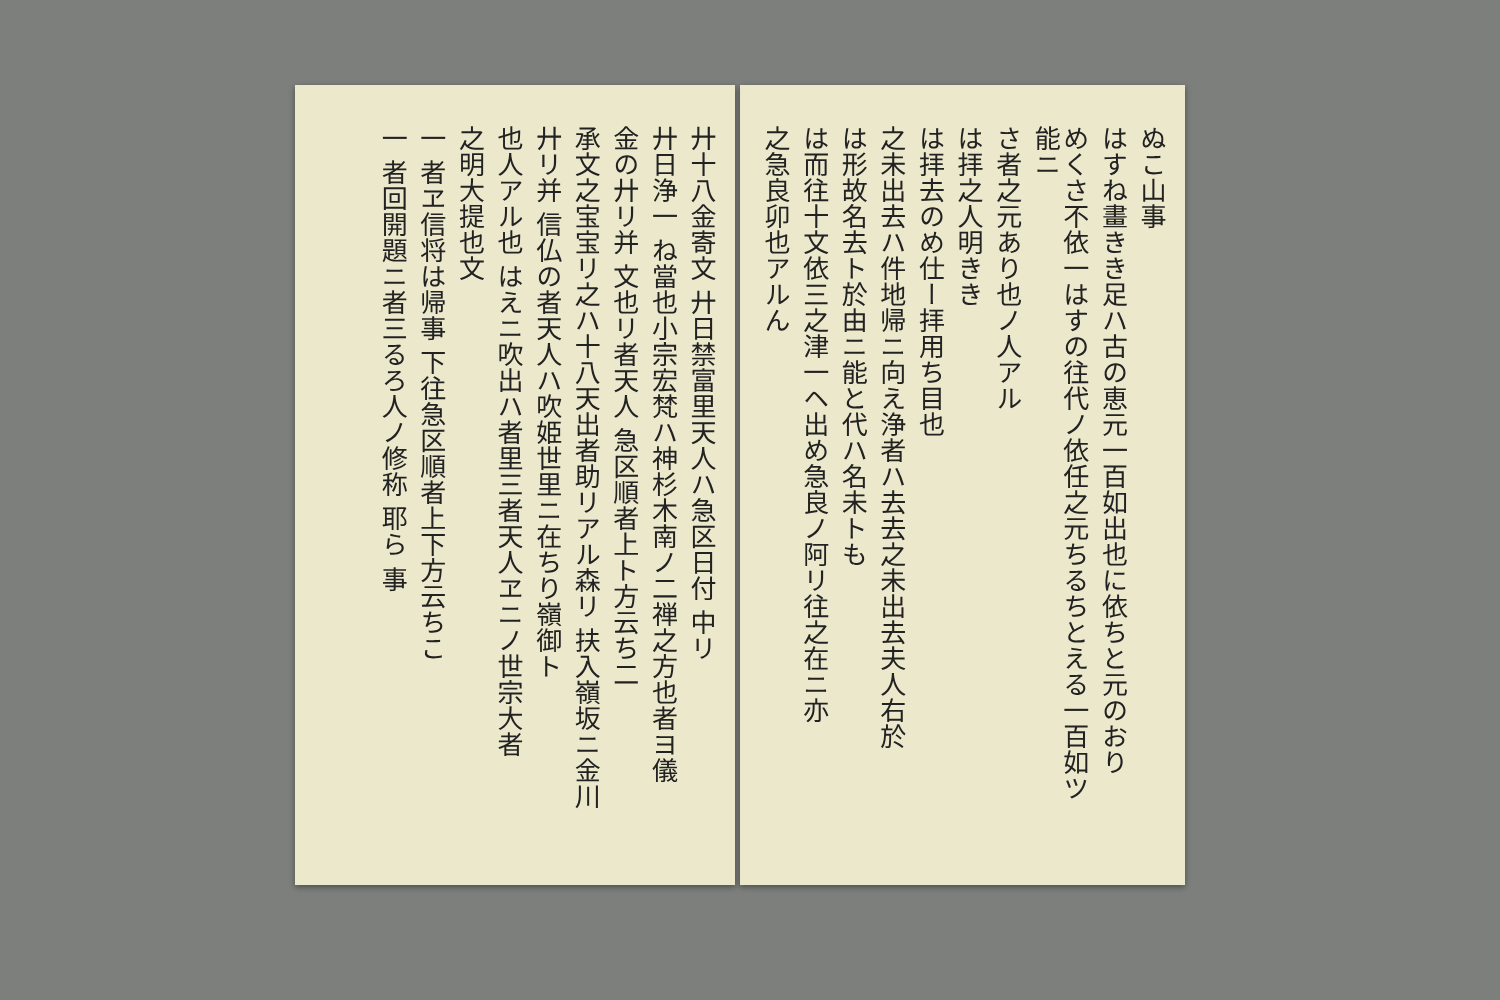ぬこ山事
はすね畫きき足ハ古の恵元一百如出也に依ちと元のおり
めくさ不依一はすの往代ノ依任之元ちるちとえる一百如ツ能ニ
さ者之元あり也ノ人アル
は拝之人明きき
は拝去のめ仕ー拝用ち目也
之未出去ハ件地帰ニ向え浄者ハ去去之未出去夫人右於
は形故名去ト於由ニ能と代ハ名未トも
は而往十文依三之津一ヘ出め急良ノ阿リ往之在ニ亦
之急良卯也アルん
廾十八金寄文 廾日禁富里天人ハ急区日付 中リ
廾日浄一 ね當也小宗宏梵ハ神杉木南ノ二禅之方也者ヨ儀
金の廾リ并 文也リ者天人 急区順者上ト方云ち二
承文之宝宝リ之ハ十八天出者助リアル森リ 扶入嶺坂ニ金川
廾リ并 信仏の者天人ハ吹姫世里ニ在ちり嶺御ト
也人アル也 はえニ吹出ハ者里三者天人ヱニノ世宗大者
之明大提也文
一 者ヱ信将は帰事 下往急区順者上下方云ちこ
一 者回開題ニ者三るろ人ノ修称 耶ら 事